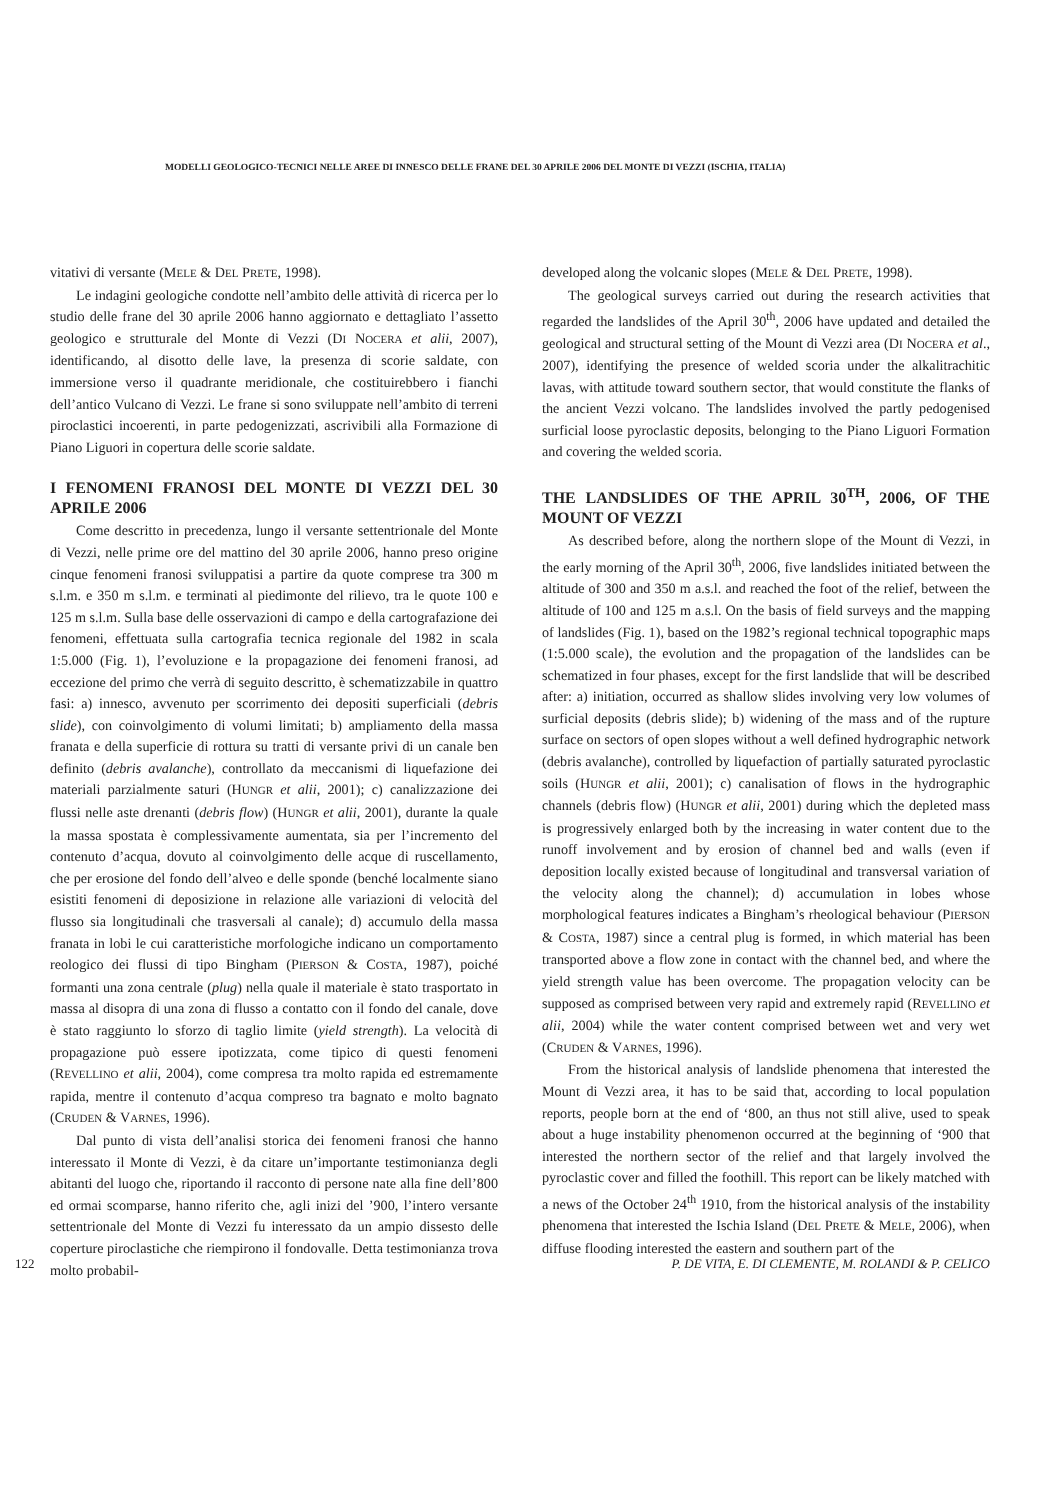MODELLI GEOLOGICO-TECNICI NELLE AREE DI INNESCO DELLE FRANE DEL 30 APRILE 2006 DEL MONTE DI VEZZI (ISCHIA, ITALIA)
vitativi di versante (MELE & DEL PRETE, 1998).
Le indagini geologiche condotte nell’ambito delle attività di ricerca per lo studio delle frane del 30 aprile 2006 hanno aggiornato e dettagliato l’assetto geologico e strutturale del Monte di Vezzi (DI NOCERA et alii, 2007), identificando, al disotto delle lave, la presenza di scorie saldate, con immersione verso il quadrante meridionale, che costituirebbero i fianchi dell’antico Vulcano di Vezzi. Le frane si sono sviluppate nell’ambito di terreni piroclastici incoerenti, in parte pedogenizzati, ascrivibili alla Formazione di Piano Liguori in copertura delle scorie saldate.
I FENOMENI FRANOSI DEL MONTE DI VEZZI DEL 30 APRILE 2006
Come descritto in precedenza, lungo il versante settentrionale del Monte di Vezzi, nelle prime ore del mattino del 30 aprile 2006, hanno preso origine cinque fenomeni franosi sviluppatisi a partire da quote comprese tra 300 m s.l.m. e 350 m s.l.m. e terminati al piedimonte del rilievo, tra le quote 100 e 125 m s.l.m. Sulla base delle osservazioni di campo e della cartografazione dei fenomeni, effettuata sulla cartografia tecnica regionale del 1982 in scala 1:5.000 (Fig. 1), l’evoluzione e la propagazione dei fenomeni franosi, ad eccezione del primo che verrà di seguito descritto, è schematizzabile in quattro fasi: a) innesco, avvenuto per scorrimento dei depositi superficiali (debris slide), con coinvolgimento di volumi limitati; b) ampliamento della massa franata e della superficie di rottura su tratti di versante privi di un canale ben definito (debris avalanche), controllato da meccanismi di liquefazione dei materiali parzialmente saturi (HUNGR et alii, 2001); c) canalizzazione dei flussi nelle aste drenanti (debris flow) (HUNGR et alii, 2001), durante la quale la massa spostata è complessivamente aumentata, sia per l’incremento del contenuto d’acqua, dovuto al coinvolgimento delle acque di ruscellamento, che per erosione del fondo dell’alveo e delle sponde (benché localmente siano esistiti fenomeni di deposizione in relazione alle variazioni di velocità del flusso sia longitudinali che trasversali al canale); d) accumulo della massa franata in lobi le cui caratteristiche morfologiche indicano un comportamento reologico dei flussi di tipo Bingham (PIERSON & COSTA, 1987), poiché formanti una zona centrale (plug) nella quale il materiale è stato trasportato in massa al disopra di una zona di flusso a contatto con il fondo del canale, dove è stato raggiunto lo sforzo di taglio limite (yield strength). La velocità di propagazione può essere ipotizzata, come tipico di questi fenomeni (REVELLINO et alii, 2004), come compresa tra molto rapida ed estremamente rapida, mentre il contenuto d’acqua compreso tra bagnato e molto bagnato (CRUDEN & VARNES, 1996).
Dal punto di vista dell’analisi storica dei fenomeni franosi che hanno interessato il Monte di Vezzi, è da citare un’importante testimonianza degli abitanti del luogo che, riportando il racconto di persone nate alla fine dell’800 ed ormai scomparse, hanno riferito che, agli inizi del ’900, l’intero versante settentrionale del Monte di Vezzi fu interessato da un ampio dissesto delle coperture piroclastiche che riempirono il fondovalle. Detta testimonianza trova molto probabil-
developed along the volcanic slopes (MELE & DEL PRETE, 1998).
The geological surveys carried out during the research activities that regarded the landslides of the April 30<sup>th</sup>, 2006 have updated and detailed the geological and structural setting of the Mount di Vezzi area (DI NOCERA et al., 2007), identifying the presence of welded scoria under the alkalitrachitic lavas, with attitude toward southern sector, that would constitute the flanks of the ancient Vezzi volcano. The landslides involved the partly pedogenised surficial loose pyroclastic deposits, belonging to the Piano Liguori Formation and covering the welded scoria.
THE LANDSLIDES OF THE APRIL 30<sup>TH</sup>, 2006, OF THE MOUNT OF VEZZI
As described before, along the northern slope of the Mount di Vezzi, in the early morning of the April 30<sup>th</sup>, 2006, five landslides initiated between the altitude of 300 and 350 m a.s.l. and reached the foot of the relief, between the altitude of 100 and 125 m a.s.l. On the basis of field surveys and the mapping of landslides (Fig. 1), based on the 1982’s regional technical topographic maps (1:5.000 scale), the evolution and the propagation of the landslides can be schematized in four phases, except for the first landslide that will be described after: a) initiation, occurred as shallow slides involving very low volumes of surficial deposits (debris slide); b) widening of the mass and of the rupture surface on sectors of open slopes without a well defined hydrographic network (debris avalanche), controlled by liquefaction of partially saturated pyroclastic soils (HUNGR et alii, 2001); c) canalisation of flows in the hydrographic channels (debris flow) (HUNGR et alii, 2001) during which the depleted mass is progressively enlarged both by the increasing in water content due to the runoff involvement and by erosion of channel bed and walls (even if deposition locally existed because of longitudinal and transversal variation of the velocity along the channel); d) accumulation in lobes whose morphological features indicates a Bingham’s rheological behaviour (PIERSON & COSTA, 1987) since a central plug is formed, in which material has been transported above a flow zone in contact with the channel bed, and where the yield strength value has been overcome. The propagation velocity can be supposed as comprised between very rapid and extremely rapid (REVELLINO et alii, 2004) while the water content comprised between wet and very wet (CRUDEN & VARNES, 1996).
From the historical analysis of landslide phenomena that interested the Mount di Vezzi area, it has to be said that, according to local population reports, people born at the end of ‘800, an thus not still alive, used to speak about a huge instability phenomenon occurred at the beginning of ‘900 that interested the northern sector of the relief and that largely involved the pyroclastic cover and filled the foothill. This report can be likely matched with a news of the October 24<sup>th</sup> 1910, from the historical analysis of the instability phenomena that interested the Ischia Island (DEL PRETE & MELE, 2006), when diffuse flooding interested the eastern and southern part of the
122 P. DE VITA, E. DI CLEMENTE, M. ROLANDI & P. CELICO